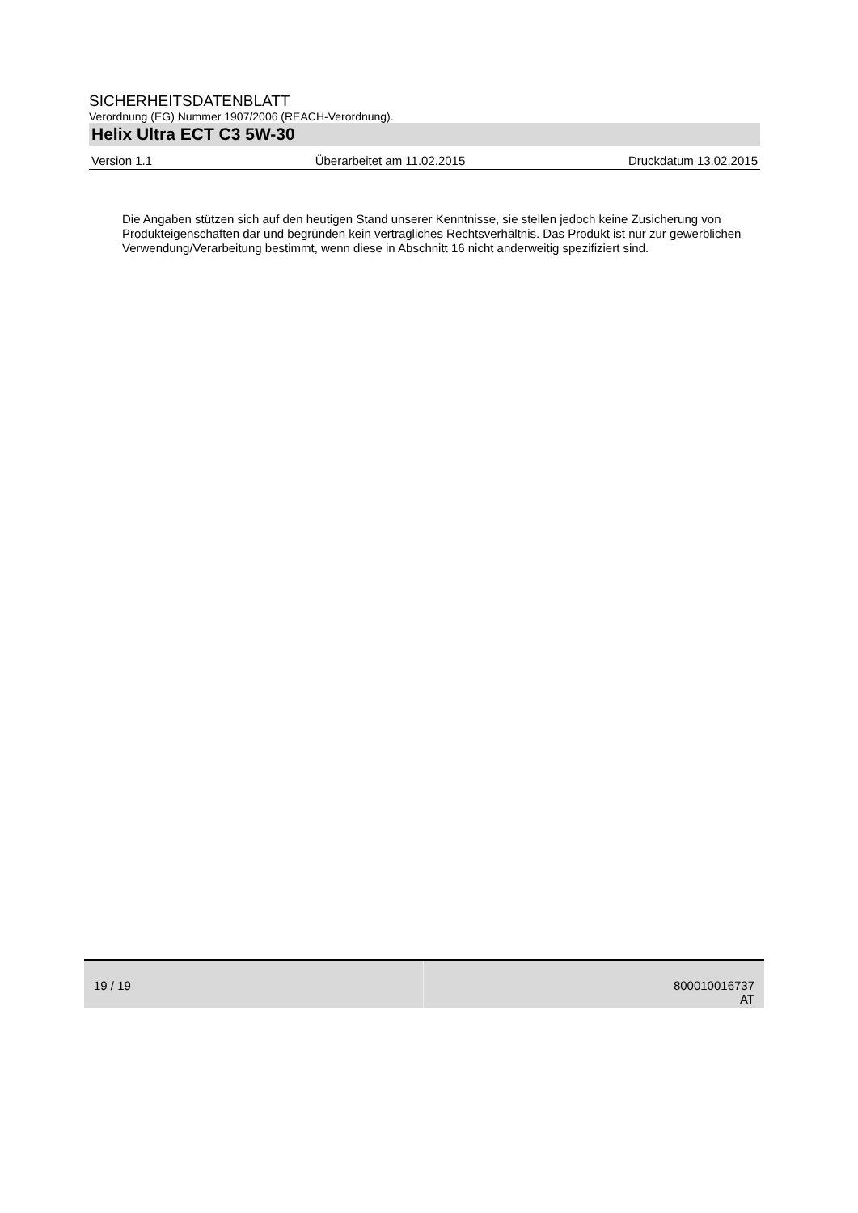SICHERHEITSDATENBLATT
Verordnung (EG) Nummer 1907/2006 (REACH-Verordnung).
Helix Ultra ECT C3 5W-30
Version 1.1 Überarbeitet am 11.02.2015 Druckdatum 13.02.2015
Die Angaben stützen sich auf den heutigen Stand unserer Kenntnisse, sie stellen jedoch keine Zusicherung von Produkteigenschaften dar und begründen kein vertragliches Rechtsverhältnis. Das Produkt ist nur zur gewerblichen Verwendung/Verarbeitung bestimmt, wenn diese in Abschnitt 16 nicht anderweitig spezifiziert sind.
19 / 19 800010016737
AT